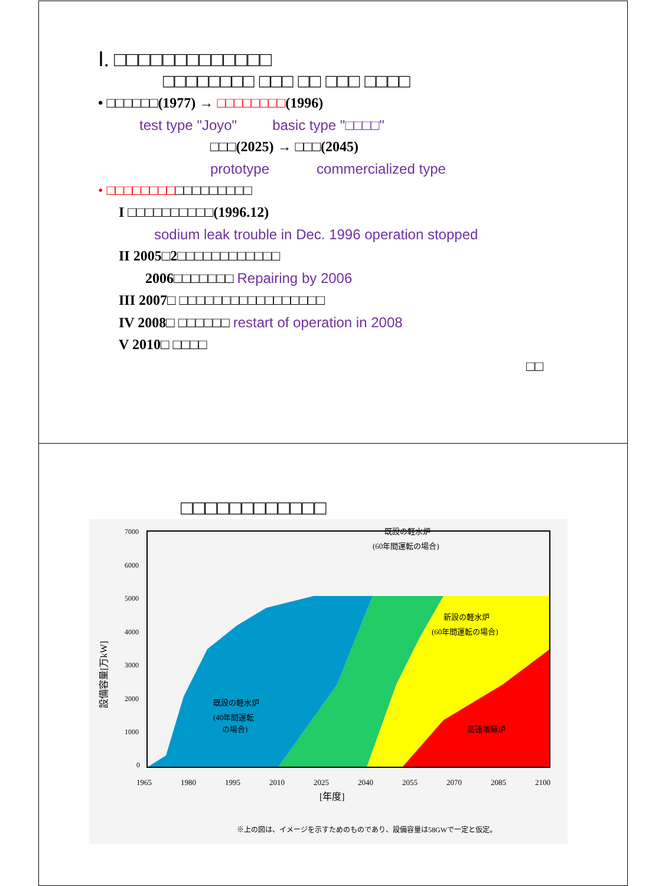Ⅰ. □□□□□□□□□□□□□
□□□□□□□□ □□□ □□ □□□ □□□□
• □□□□□□(1977) → □□□□□□□□(1996)
test type "Joyo" basic type "□□□□"
□□□(2025) → □□□(2045)
prototype commercialized type
• □□□□□□□□□□□□□□□□□
I □□□□□□□□□□(1996.12)
sodium leak trouble in Dec. 1996 operation stopped
II 2005□2□□□□□□□□□□□□
2006□□□□□□□ Repairing by 2006
III 2007□ □□□□□□□□□□□□□□□□□
IV 2008□ □□□□□□ restart of operation in 2008
V 2010□ □□□□
□□
□□□□□□□□□□□□
7000
6000
5000
4000
3000
2000
1000
0
1965
1980
1995
2010
2025
2040
2055
2070
2085
2100
[年度]
設備容量[万kW]
既設の軽水炉
(60年間運転の場合)
新設の軽水炉
(60年間運転の場合)
既設の軽水炉
(40年間運転
の場合)
高速増殖炉
※上の図は、イメージを示すためのものであり、設備容量は58GWで一定と仮定。